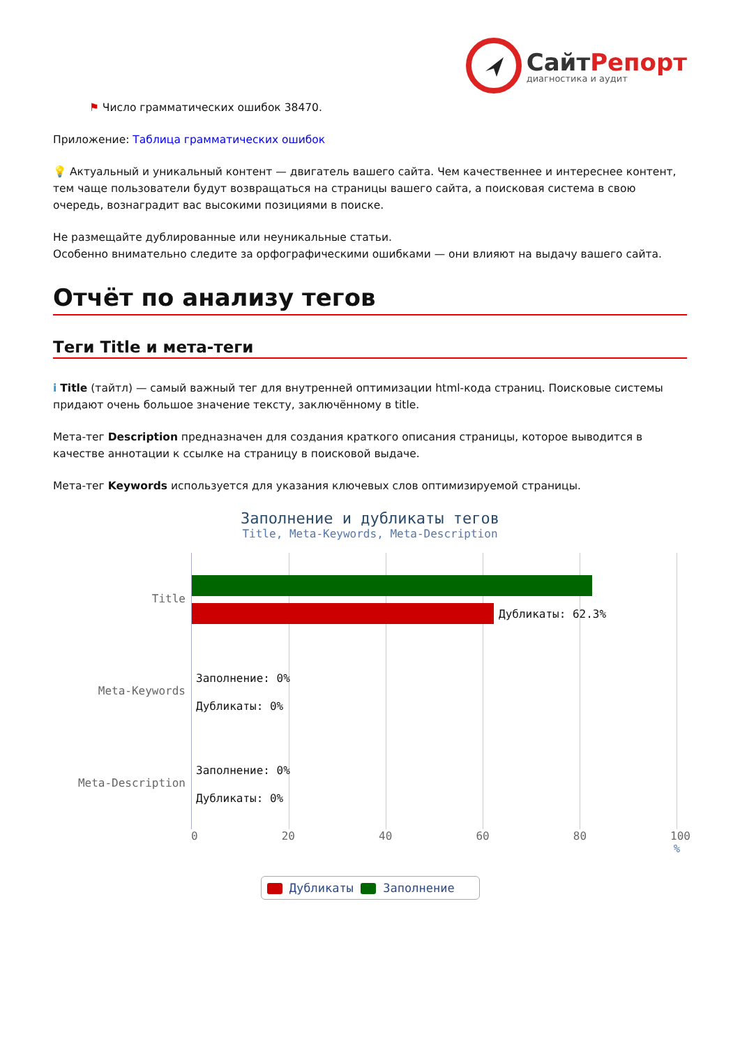СайтРепорт
диагностика и аудит
⚑ Число грамматических ошибок 38470.
Приложение: Таблица грамматических ошибок
💡 Актуальный и уникальный контент — двигатель вашего сайта. Чем качественнее и интереснее контент, тем чаще пользователи будут возвращаться на страницы вашего сайта, а поисковая система в свою очередь, вознаградит вас высокими позициями в поиске.
Не размещайте дублированные или неуникальные статьи.
Особенно внимательно следите за орфографическими ошибками — они влияют на выдачу вашего сайта.
Отчёт по анализу тегов
Теги Title и мета-теги
i Title (тайтл) — самый важный тег для внутренней оптимизации html-кода страниц. Поисковые системы придают очень большое значение тексту, заключённому в title.
Мета-тег Description предназначен для создания краткого описания страницы, которое выводится в качестве аннотации к ссылке на страницу в поисковой выдаче.
Мета-тег Keywords используется для указания ключевых слов оптимизируемой страницы.
Заполнение и дубликаты тегов
Title, Meta-Keywords, Meta-Description
Title
Meta-Keywords
Meta-Description
Дубликаты: 62.3%
Заполнение: 0%
Дубликаты: 0%
Заполнение: 0%
Дубликаты: 0%
0 20 40 60 80 100
%
Дубликаты Заполнение